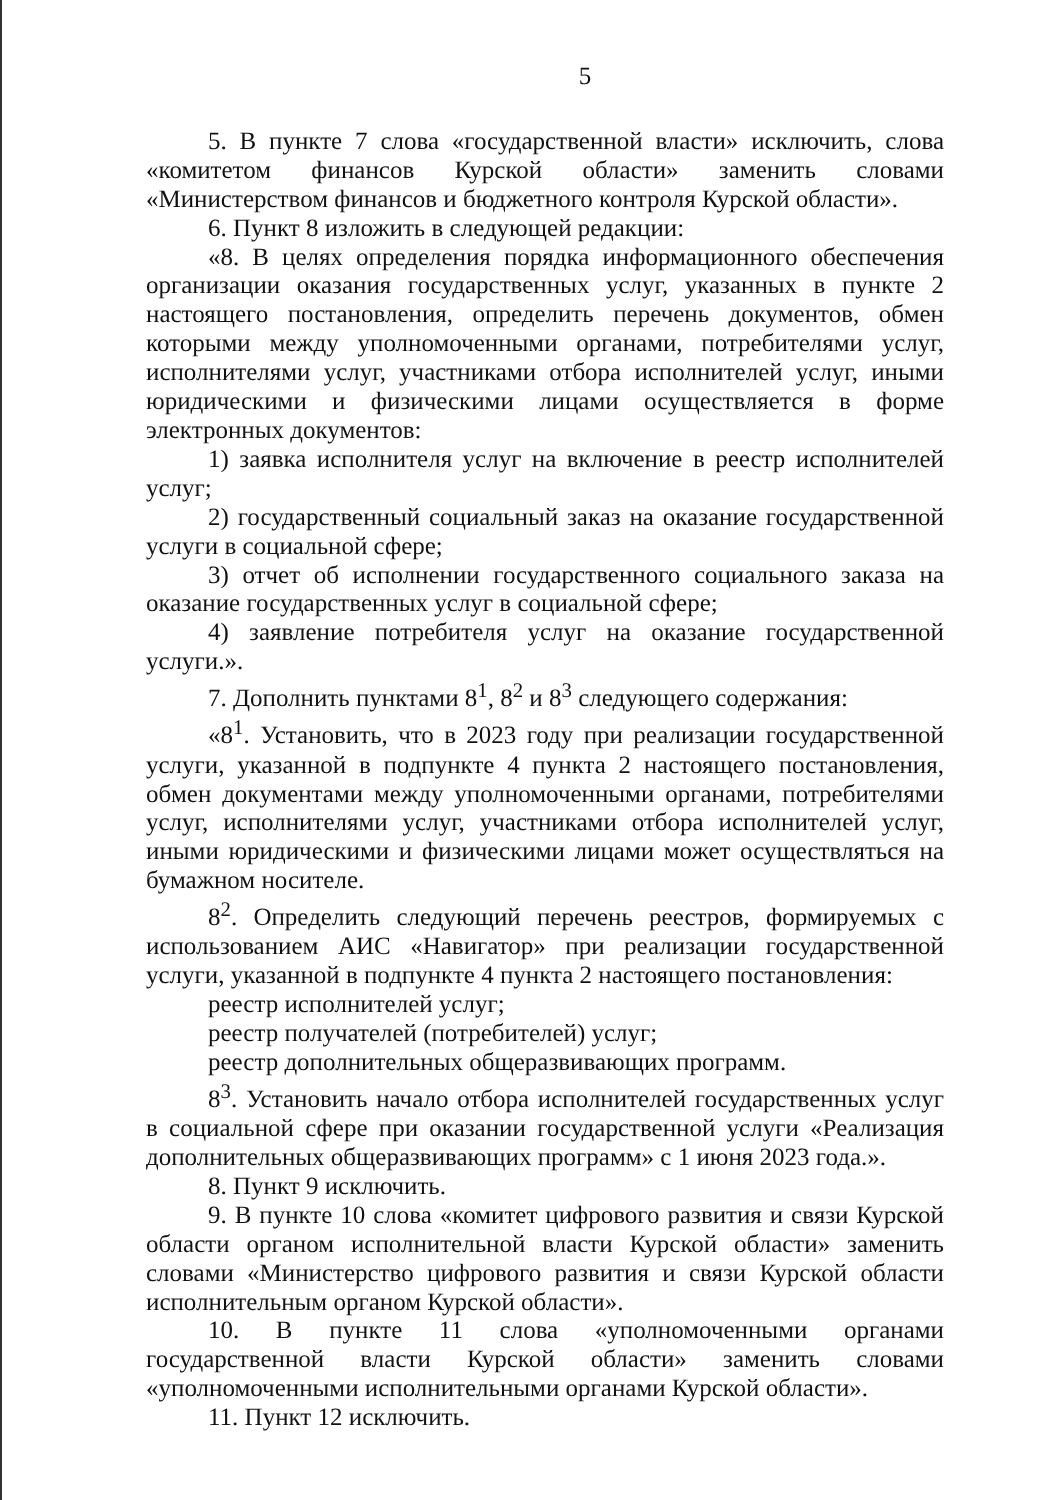5
5. В пункте 7 слова «государственной власти» исключить, слова «комитетом финансов Курской области» заменить словами «Министерством финансов и бюджетного контроля Курской области».
6. Пункт 8 изложить в следующей редакции:
«8. В целях определения порядка информационного обеспечения организации оказания государственных услуг, указанных в пункте 2 настоящего постановления, определить перечень документов, обмен которыми между уполномоченными органами, потребителями услуг, исполнителями услуг, участниками отбора исполнителей услуг, иными юридическими и физическими лицами осуществляется в форме электронных документов:
1) заявка исполнителя услуг на включение в реестр исполнителей услуг;
2) государственный социальный заказ на оказание государственной услуги в социальной сфере;
3) отчет об исполнении государственного социального заказа на оказание государственных услуг в социальной сфере;
4) заявление потребителя услуг на оказание государственной услуги.».
7. Дополнить пунктами 8<sup>1</sup>, 8<sup>2</sup> и 8<sup>3</sup> следующего содержания:
«8<sup>1</sup>. Установить, что в 2023 году при реализации государственной услуги, указанной в подпункте 4 пункта 2 настоящего постановления, обмен документами между уполномоченными органами, потребителями услуг, исполнителями услуг, участниками отбора исполнителей услуг, иными юридическими и физическими лицами может осуществляться на бумажном носителе.
8<sup>2</sup>. Определить следующий перечень реестров, формируемых с использованием АИС «Навигатор» при реализации государственной услуги, указанной в подпункте 4 пункта 2 настоящего постановления:
реестр исполнителей услуг;
реестр получателей (потребителей) услуг;
реестр дополнительных общеразвивающих программ.
8<sup>3</sup>. Установить начало отбора исполнителей государственных услуг в социальной сфере при оказании государственной услуги «Реализация дополнительных общеразвивающих программ» с 1 июня 2023 года.».
8. Пункт 9 исключить.
9. В пункте 10 слова «комитет цифрового развития и связи Курской области органом исполнительной власти Курской области» заменить словами «Министерство цифрового развития и связи Курской области исполнительным органом Курской области».
10. В пункте 11 слова «уполномоченными органами государственной власти Курской области» заменить словами «уполномоченными исполнительными органами Курской области».
11. Пункт 12 исключить.